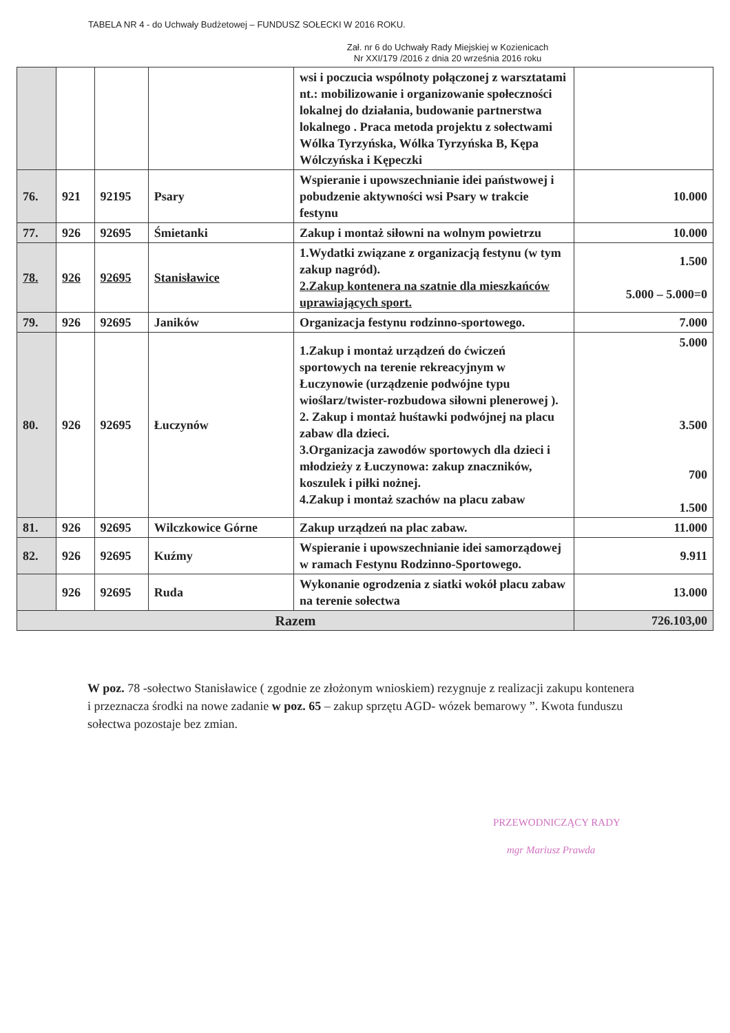TABELA NR 4 - do Uchwały Budżetowej – FUNDUSZ SOŁECKI W 2016 ROKU.
Zał. nr 6 do Uchwały Rady Miejskiej w Kozienicach
Nr XXI/179 /2016 z dnia 20 września 2016 roku
| | | | | wsi i poczucia wspólnoty połączonej z warsztatami nt.: mobilizowanie i organizowanie społeczności lokalnej do działania, budowanie partnerstwa lokalnego . Praca metoda projektu z sołectwami Wólka Tyrzyńska, Wólka Tyrzyńska B, Kępa Wólczyńska i Kępeczki | |
| 76. | 921 | 92195 | Psary | Wspieranie i upowszechnianie idei państwowej i pobudzenie aktywności wsi Psary w trakcie festynu | 10.000 |
| 77. | 926 | 92695 | Śmietanki | Zakup i montaż siłowni na wolnym powietrzu | 10.000 |
| 78. | 926 | 92695 | Stanisławice | 1.Wydatki związane z organizacją festynu (w tym zakup nagród). 2.Zakup kontenera na szatnie dla mieszkańców uprawiających sport. | 1.500 5.000 – 5.000=0 |
| 79. | 926 | 92695 | Janików | Organizacja festynu rodzinno-sportowego. | 7.000 |
| 80. | 926 | 92695 | Łuczynów | 1.Zakup i montaż urządzeń do ćwiczeń sportowych na terenie rekreacyjnym w Łuczynowie (urządzenie podwójne typu wioślarz/twister-rozbudowa siłowni plenerowej ). 2. Zakup i montaż huśtawki podwójnej na placu zabaw dla dzieci. 3.Organizacja zawodów sportowych dla dzieci i młodzieży z Łuczynowa: zakup znaczników, koszulek i piłki nożnej. 4.Zakup i montaż szachów na placu zabaw | 5.000 3.500 700 1.500 |
| 81. | 926 | 92695 | Wilczkowice Górne | Zakup urządzeń na plac zabaw. | 11.000 |
| 82. | 926 | 92695 | Kuźmy | Wspieranie i upowszechnianie idei samorządowej w ramach Festynu Rodzinno-Sportowego. | 9.911 |
| | 926 | 92695 | Ruda | Wykonanie ogrodzenia z siatki wokół placu zabaw na terenie sołectwa | 13.000 |
| Razem | | | | | 726.103,00 |
W poz. 78 -sołectwo Stanisławice ( zgodnie ze złożonym wnioskiem) rezygnuje z realizacji zakupu kontenera i przeznacza środki na nowe zadanie w poz. 65 – zakup sprzętu AGD- wózek bemarowy ”. Kwota funduszu sołectwa pozostaje bez zmian.
PRZEWODNICZĄCY RADY
mgr Mariusz Prawda